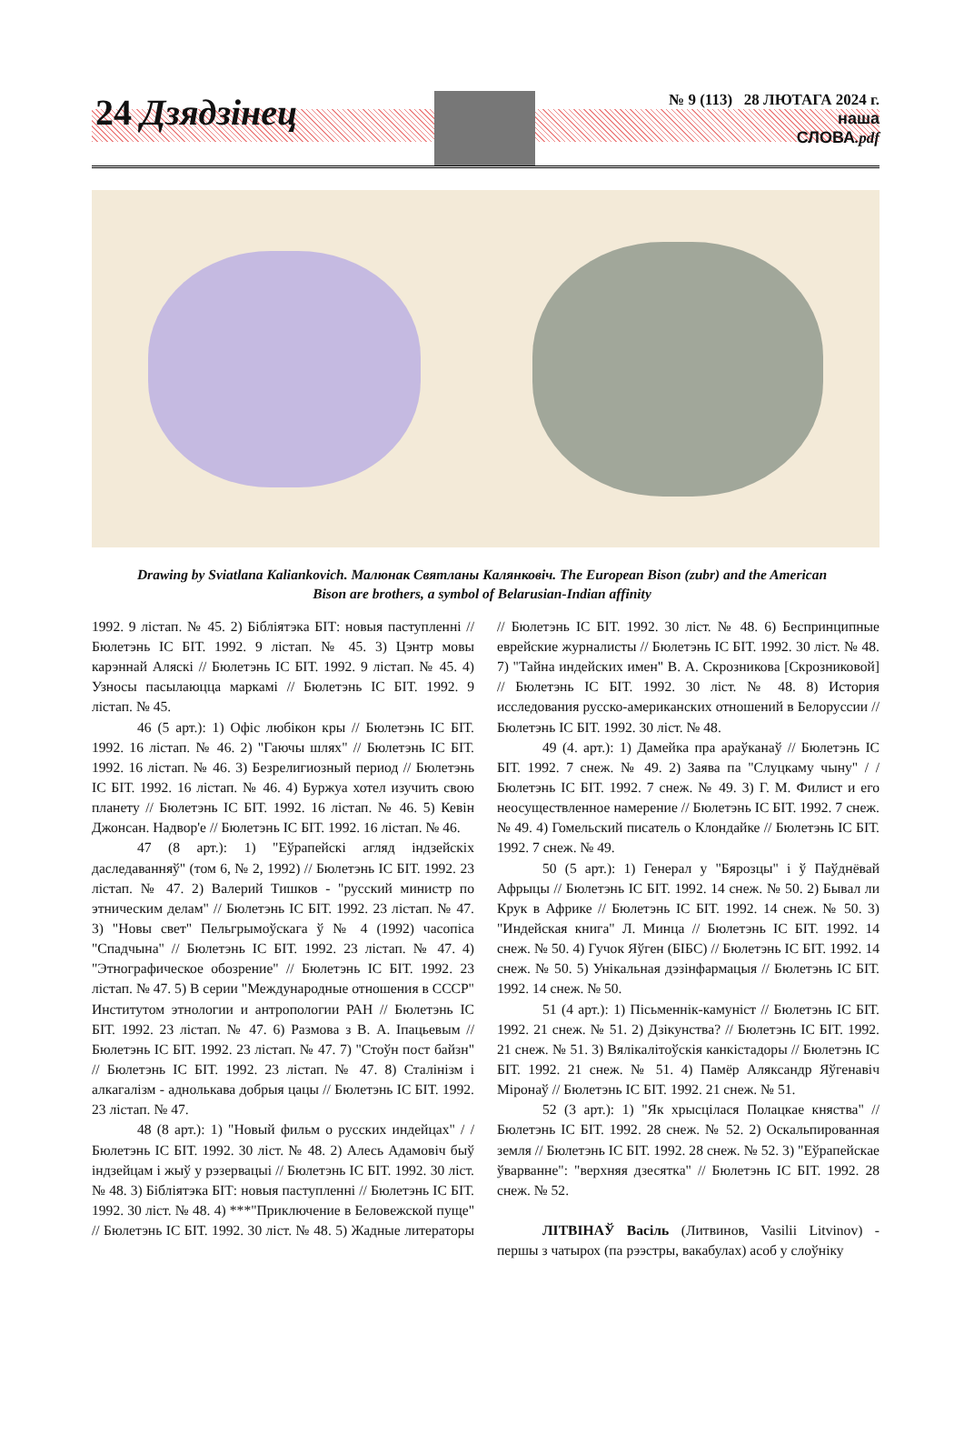24 Дзядзінец
№ 9 (113) 28 ЛЮТАГА 2024 г.
наша
СЛОВА.pdf
Drawing by Sviatlana Kaliankovich. Малюнак Святланы Калянковіч. The European Bison (zubr) and the American Bison are brothers, a symbol of Belarusian-Indian affinity
1992. 9 лістап. № 45. 2) Бібліятэка БІТ: новыя паступленні // Бюлетэнь ІС БІТ. 1992. 9 лістап. № 45. 3) Цэнтр мовы карэннай Аляскі // Бюлетэнь ІС БІТ. 1992. 9 лістап. № 45. 4) Узносы пасылаюцца маркамі // Бюлетэнь ІС БІТ. 1992. 9 лістап. № 45.
46 (5 арт.): 1) Офіс любікон кры // Бюлетэнь ІС БІТ. 1992. 16 лістап. № 46. 2) "Гаючы шлях" // Бюлетэнь ІС БІТ. 1992. 16 лістап. № 46. 3) Безрелигиозный период // Бюлетэнь ІС БІТ. 1992. 16 лістап. № 46. 4) Буржуа хотел изучить свою планету // Бюлетэнь ІС БІТ. 1992. 16 лістап. № 46. 5) Кевін Джонсан. Надвор'е // Бюлетэнь ІС БІТ. 1992. 16 лістап. № 46.
47 (8 арт.): 1) "Еўрапейскі агляд індзейскіх даследаванняў" (том 6, № 2, 1992) // Бюлетэнь ІС БІТ. 1992. 23 лістап. № 47. 2) Валерий Тишков - "русский министр по этническим делам" // Бюлетэнь ІС БІТ. 1992. 23 лістап. № 47. 3) "Новы свет" Пельгрымоўскага ў № 4 (1992) часопіса "Спадчына" // Бюлетэнь ІС БІТ. 1992. 23 лістап. № 47. 4) "Этнографическое обозрение" // Бюлетэнь ІС БІТ. 1992. 23 лістап. № 47. 5) В серии "Международные отношения в СССР" Институтом этнологии и антропологии РАН // Бюлетэнь ІС БІТ. 1992. 23 лістап. № 47. 6) Размова з В. А. Іпацьевым // Бюлетэнь ІС БІТ. 1992. 23 лістап. № 47. 7) "Стоўн пост байзн" // Бюлетэнь ІС БІТ. 1992. 23 лістап. № 47. 8) Сталінізм і алкагалізм - аднолькава добрыя цацы // Бюлетэнь ІС БІТ. 1992. 23 лістап. № 47.
48 (8 арт.): 1) "Новый фильм о русских индейцах" / / Бюлетэнь ІС БІТ. 1992. 30 ліст. № 48. 2) Алесь Адамовіч быў індзейцам і жыў у рэзервацыі // Бюлетэнь ІС БІТ. 1992. 30 ліст. № 48. 3) Бібліятэка БІТ: новыя паступленні // Бюлетэнь ІС БІТ. 1992. 30 ліст. № 48. 4) ***"Приключение в Беловежской пуще" // Бюлетэнь ІС БІТ. 1992. 30 ліст. № 48. 5) Жадные литераторы // Бюлетэнь ІС БІТ. 1992. 30 ліст. № 48. 6) Беспринципные еврейские журналисты // Бюлетэнь ІС БІТ. 1992. 30 ліст. № 48. 7) "Тайна индейских имен" В. А. Скрозникова [Скрозниковой] // Бюлетэнь ІС БІТ. 1992. 30 ліст. № 48. 8) История исследования русско-американских отношений в Белоруссии // Бюлетэнь ІС БІТ. 1992. 30 ліст. № 48.
49 (4. арт.): 1) Дамейка пра араўканаў // Бюлетэнь ІС БІТ. 1992. 7 снеж. № 49. 2) Заява па "Слуцкаму чыну" / / Бюлетэнь ІС БІТ. 1992. 7 снеж. № 49. 3) Г. М. Филист и его неосуществленное намерение // Бюлетэнь ІС БІТ. 1992. 7 снеж. № 49. 4) Гомельский писатель о Клондайке // Бюлетэнь ІС БІТ. 1992. 7 снеж. № 49.
50 (5 арт.): 1) Генерал у "Бярозцы" і ў Паўднёвай Афрыцы // Бюлетэнь ІС БІТ. 1992. 14 снеж. № 50. 2) Бывал ли Крук в Африке // Бюлетэнь ІС БІТ. 1992. 14 снеж. № 50. 3) "Индейская книга" Л. Минца // Бюлетэнь ІС БІТ. 1992. 14 снеж. № 50. 4) Гучок Яўген (БІБС) // Бюлетэнь ІС БІТ. 1992. 14 снеж. № 50. 5) Унікальная дэзінфармацыя // Бюлетэнь ІС БІТ. 1992. 14 снеж. № 50.
51 (4 арт.): 1) Пісьменнік-камуніст // Бюлетэнь ІС БІТ. 1992. 21 снеж. № 51. 2) Дзікунства? // Бюлетэнь ІС БІТ. 1992. 21 снеж. № 51. 3) Вялікалітоўскія канкістадоры // Бюлетэнь ІС БІТ. 1992. 21 снеж. № 51. 4) Памёр Аляксандр Яўгенавіч Міронаў // Бюлетэнь ІС БІТ. 1992. 21 снеж. № 51.
52 (3 арт.): 1) "Як хрысцілася Полацкае княства" // Бюлетэнь ІС БІТ. 1992. 28 снеж. № 52. 2) Оскальпированная земля // Бюлетэнь ІС БІТ. 1992. 28 снеж. № 52. 3) "Еўрапейскае ўварванне": "верхняя дзесятка" // Бюлетэнь ІС БІТ. 1992. 28 снеж. № 52.
ЛІТВІНАЎ Васіль (Литвинов, Vasilii Litvinov) - першы з чатырох (па рээстры, вакабулах) асоб у слоўніку